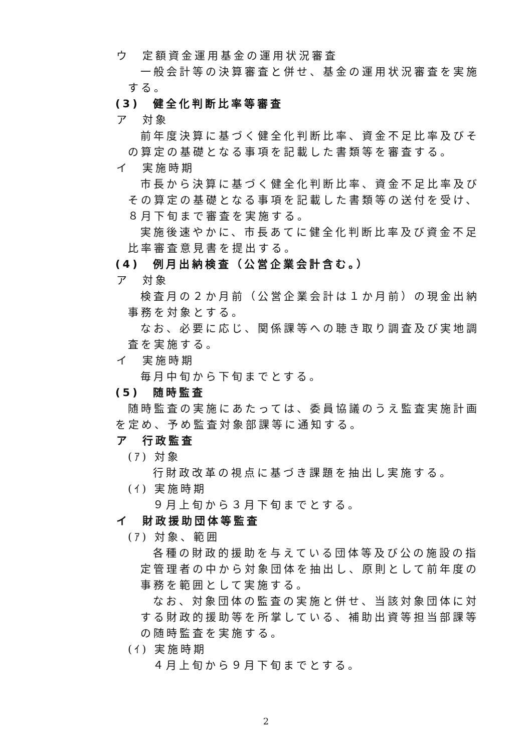ウ　定額資金運用基金の運用状況審査
一般会計等の決算審査と併せ、基金の運用状況審査を実施する。
(3)　健全化判断比率等審査
ア　対象
前年度決算に基づく健全化判断比率、資金不足比率及びその算定の基礎となる事項を記載した書類等を審査する。
イ　実施時期
市長から決算に基づく健全化判断比率、資金不足比率及びその算定の基礎となる事項を記載した書類等の送付を受け、８月下旬まで審査を実施する。
実施後速やかに、市長あてに健全化判断比率及び資金不足比率審査意見書を提出する。
(4)　例月出納検査（公営企業会計含む。）
ア　対象
検査月の２か月前（公営企業会計は１か月前）の現金出納事務を対象とする。
なお、必要に応じ、関係課等への聴き取り調査及び実地調査を実施する。
イ　実施時期
毎月中旬から下旬までとする。
(5)　随時監査
随時監査の実施にあたっては、委員協議のうえ監査実施計画を定め、予め監査対象部課等に通知する。
ア　行政監査
(ｱ) 対象
行財政改革の視点に基づき課題を抽出し実施する。
(ｲ) 実施時期
９月上旬から３月下旬までとする。
イ　財政援助団体等監査
(ｱ) 対象、範囲
各種の財政的援助を与えている団体等及び公の施設の指定管理者の中から対象団体を抽出し、原則として前年度の事務を範囲として実施する。
なお、対象団体の監査の実施と併せ、当該対象団体に対する財政的援助等を所掌している、補助出資等担当部課等の随時監査を実施する。
(ｲ) 実施時期
４月上旬から９月下旬までとする。
2